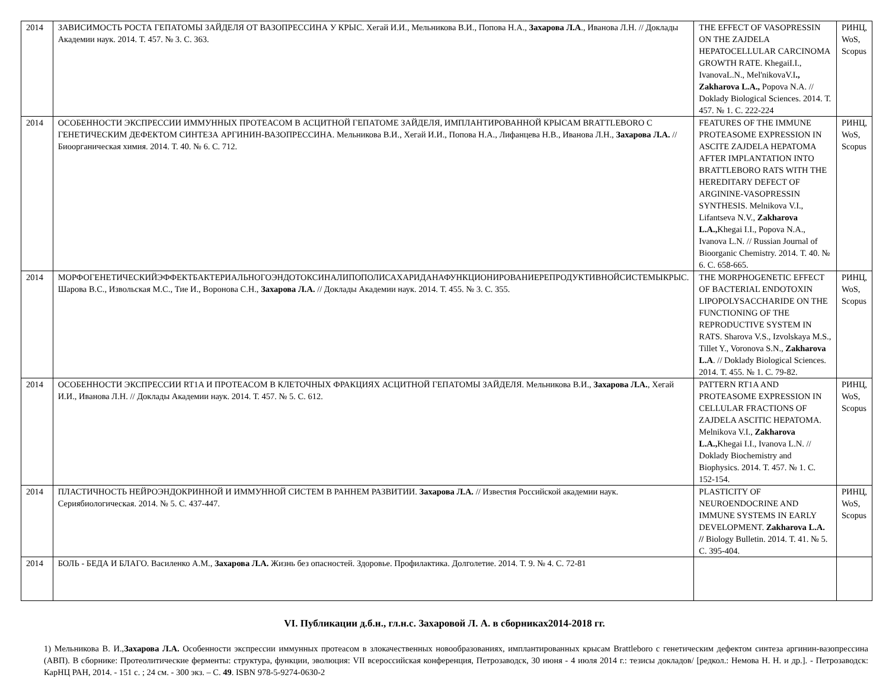| 2014 | ЗАВИСИМОСТЬ РОСТА ГЕПАТОМЫ ЗАЙДЕЛЯ ОТ ВАЗОПРЕССИНА У КРЫС. Хегай И.И., Мельникова В.И., Попова Н.А., Захарова Л.А ., Иванова Л.Н. // Доклады Академии наук. 2014. Т. 457. № 3. С. 363. | THE EFFECT OF VASOPRESSIN ON THE ZAJDELA HEPATOCELLULAR CARCINOMA GROWTH RATE. KhegaiI.I., IvanovaL.N., Mel'nikovaV.I ., Zakharova L.A., Popova N.A. // Doklady Biological Sciences. 2014. Т. 457. № 1. С. 222-224 | РИНЦ, WoS, Scopus |
| 2014 | ОСОБЕННОСТИ ЭКСПРЕССИИ ИММУННЫХ ПРОТЕАСОМ В АСЦИТНОЙ ГЕПАТОМЕ ЗАЙДЕЛЯ, ИМПЛАНТИРОВАННОЙ КРЫСАМ BRATTLEBORO С ГЕНЕТИЧЕСКИМ ДЕФЕКТОМ СИНТЕЗА АРГИНИН-ВАЗОПРЕССИНА. Мельникова В.И., Хегай И.И., Попова Н.А., Лифанцева Н.В., Иванова Л.Н., Захарова Л.А. // Биоорганическая химия. 2014. Т. 40. № 6. С. 712. | FEATURES OF THE IMMUNE PROTEASOME EXPRESSION IN ASCITE ZAJDELA HEPATOMA AFTER IMPLANTATION INTO BRATTLEBORO RATS WITH THE HEREDITARY DEFECT OF ARGININE-VASOPRESSIN SYNTHESIS. Melnikova V.I., Lifantseva N.V., Zakharova L.A., Khegai I.I., Popova N.A., Ivanova L.N. // Russian Journal of Bioorganic Chemistry. 2014. Т. 40. № 6. С. 658-665. | РИНЦ, WoS, Scopus |
| 2014 | МОРФОГЕНЕТИЧЕСКИЙЭФФЕКТБАКТЕРИАЛЬНОГОЭНДОТОКСИНАЛИПОПОЛИСАХАРИДАНАФУНКЦИОНИРОВАНИЕРЕПРОДУКТИВНОЙСИСТЕМЫКРЫС. Шарова В.С., Извольская М.С., Тие И., Воронова С.Н., Захарова Л.А. // Доклады Академии наук. 2014. Т. 455. № 3. С. 355. | THE MORPHOGENETIC EFFECT OF BACTERIAL ENDOTOXIN LIPOPOLYSACCHARIDE ON THE FUNCTIONING OF THE REPRODUCTIVE SYSTEM IN RATS. Sharova V.S., Izvolskaya M.S., Tillet Y., Voronova S.N., Zakharova L.A . // Doklady Biological Sciences. 2014. Т. 455. № 1. С. 79-82. | РИНЦ, WoS, Scopus |
| 2014 | ОСОБЕННОСТИ ЭКСПРЕССИИ RT1A И ПРОТЕАСОМ В КЛЕТОЧНЫХ ФРАКЦИЯХ АСЦИТНОЙ ГЕПАТОМЫ ЗАЙДЕЛЯ. Мельникова В.И., Захарова Л.А. , Хегай И.И., Иванова Л.Н. // Доклады Академии наук. 2014. Т. 457. № 5. С. 612. | PATTERN RT1A AND PROTEASOME EXPRESSION IN CELLULAR FRACTIONS OF ZAJDELA ASCITIC HEPATOMA. Melnikova V.I., Zakharova L.A., Khegai I.I., Ivanova L.N. // Doklady Biochemistry and Biophysics. 2014. Т. 457. № 1. С. 152-154. | РИНЦ, WoS, Scopus |
| 2014 | ПЛАСТИЧНОСТЬ НЕЙРОЭНДОКРИННОЙ И ИММУННОЙ СИСТЕМ В РАННЕМ РАЗВИТИИ. Захарова Л.А. // Известия Российской академии наук. Сериябиологическая. 2014. № 5. С. 437-447. | PLASTICITY OF NEUROENDOCRINE AND IMMUNE SYSTEMS IN EARLY DEVELOPMENT. Zakharova L.A. // Biology Bulletin. 2014. Т. 41. № 5. С. 395-404. | РИНЦ, WoS, Scopus |
| 2014 | БОЛЬ - БЕДА И БЛАГО. Василенко А.М., Захарова Л.А. Жизнь без опасностей. Здоровье. Профилактика. Долголетие. 2014. Т. 9. № 4. С. 72-81 | | |
VI. Публикации д.б.н., гл.н.с. Захаровой Л. А. в сборниках2014-2018 гг.
1) Мельникова В. И.,Захарова Л.А. Особенности экспрессии иммунных протеасом в злокачественных новообразованиях, имплантированных крысам Brattleboro с генетическим дефектом синтеза аргинин-вазопрессина (АВП). В сборнике: Протеолитические ферменты: структура, функции, эволюция: VII всероссийская конференция, Петрозаводск, 30 июня - 4 июля 2014 г.: тезисы докладов/ [редкол.: Немова Н. Н. и др.]. - Петрозаводск: КарНЦ РАН, 2014. - 151 с. ; 24 см. - 300 экз. – С. 49. ISBN 978-5-9274-0630-2